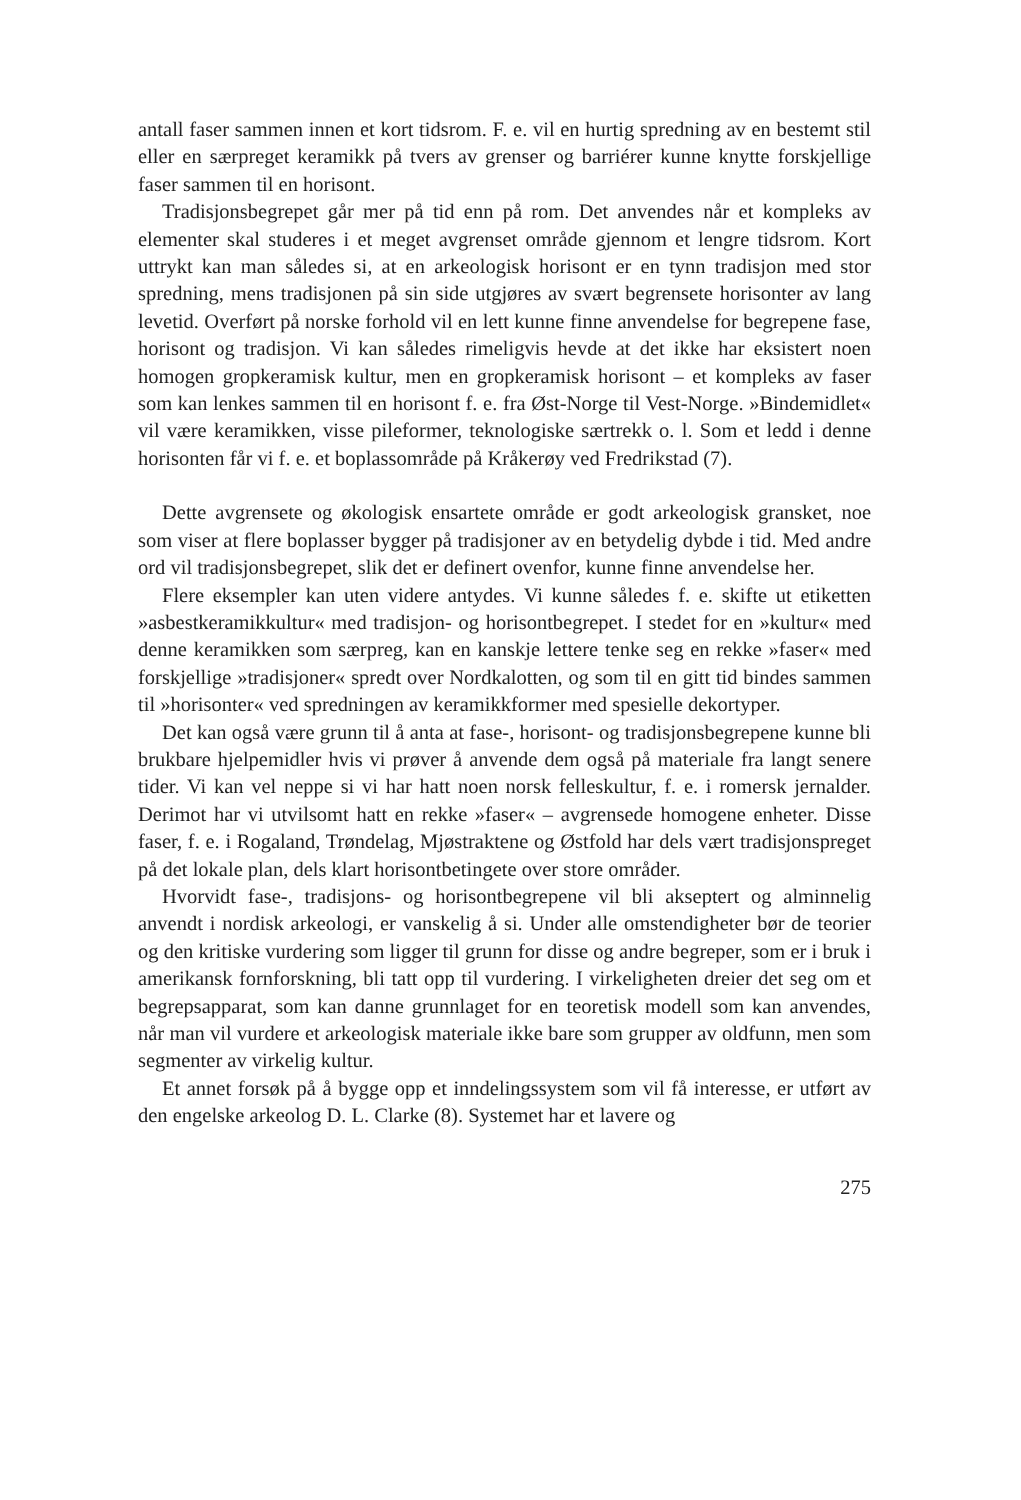antall faser sammen innen et kort tidsrom. F. e. vil en hurtig spredning av en bestemt stil eller en særpreget keramikk på tvers av grenser og barriérer kunne knytte forskjellige faser sammen til en horisont.
Tradisjonsbegrepet går mer på tid enn på rom. Det anvendes når et kompleks av elementer skal studeres i et meget avgrenset område gjennom et lengre tidsrom. Kort uttrykt kan man således si, at en arkeologisk horisont er en tynn tradisjon med stor spredning, mens tradisjonen på sin side utgjøres av svært begrensete horisonter av lang levetid. Overført på norske forhold vil en lett kunne finne anvendelse for begrepene fase, horisont og tradisjon. Vi kan således rimeligvis hevde at det ikke har eksistert noen homogen gropkeramisk kultur, men en gropkeramisk horisont – et kompleks av faser som kan lenkes sammen til en horisont f. e. fra Øst-Norge til Vest-Norge. »Bindemidlet« vil være keramikken, visse pileformer, teknologiske særtrekk o. l. Som et ledd i denne horisonten får vi f. e. et boplassområde på Kråkerøy ved Fredrikstad (7).
Dette avgrensete og økologisk ensartete område er godt arkeologisk gransket, noe som viser at flere boplasser bygger på tradisjoner av en betydelig dybde i tid. Med andre ord vil tradisjonsbegrepet, slik det er definert ovenfor, kunne finne anvendelse her.
Flere eksempler kan uten videre antydes. Vi kunne således f. e. skifte ut etiketten »asbestkeramikkultur« med tradisjon- og horisontbegrepet. I stedet for en »kultur« med denne keramikken som særpreg, kan en kanskje lettere tenke seg en rekke »faser« med forskjellige »tradisjoner« spredt over Nordkalotten, og som til en gitt tid bindes sammen til »horisonter« ved spredningen av keramikkformer med spesielle dekortyper.
Det kan også være grunn til å anta at fase-, horisont- og tradisjonsbegrepene kunne bli brukbare hjelpemidler hvis vi prøver å anvende dem også på materiale fra langt senere tider. Vi kan vel neppe si vi har hatt noen norsk felleskultur, f. e. i romersk jernalder. Derimot har vi utvilsomt hatt en rekke »faser« – avgrensede homogene enheter. Disse faser, f. e. i Rogaland, Trøndelag, Mjøstraktene og Østfold har dels vært tradisjonspreget på det lokale plan, dels klart horisontbetingete over store områder.
Hvorvidt fase-, tradisjons- og horisontbegrepene vil bli akseptert og alminnelig anvendt i nordisk arkeologi, er vanskelig å si. Under alle omstendigheter bør de teorier og den kritiske vurdering som ligger til grunn for disse og andre begreper, som er i bruk i amerikansk fornforskning, bli tatt opp til vurdering. I virkeligheten dreier det seg om et begrepsapparat, som kan danne grunnlaget for en teoretisk modell som kan anvendes, når man vil vurdere et arkeologisk materiale ikke bare som grupper av oldfunn, men som segmenter av virkelig kultur.
Et annet forsøk på å bygge opp et inndelingssystem som vil få interesse, er utført av den engelske arkeolog D. L. Clarke (8). Systemet har et lavere og
275